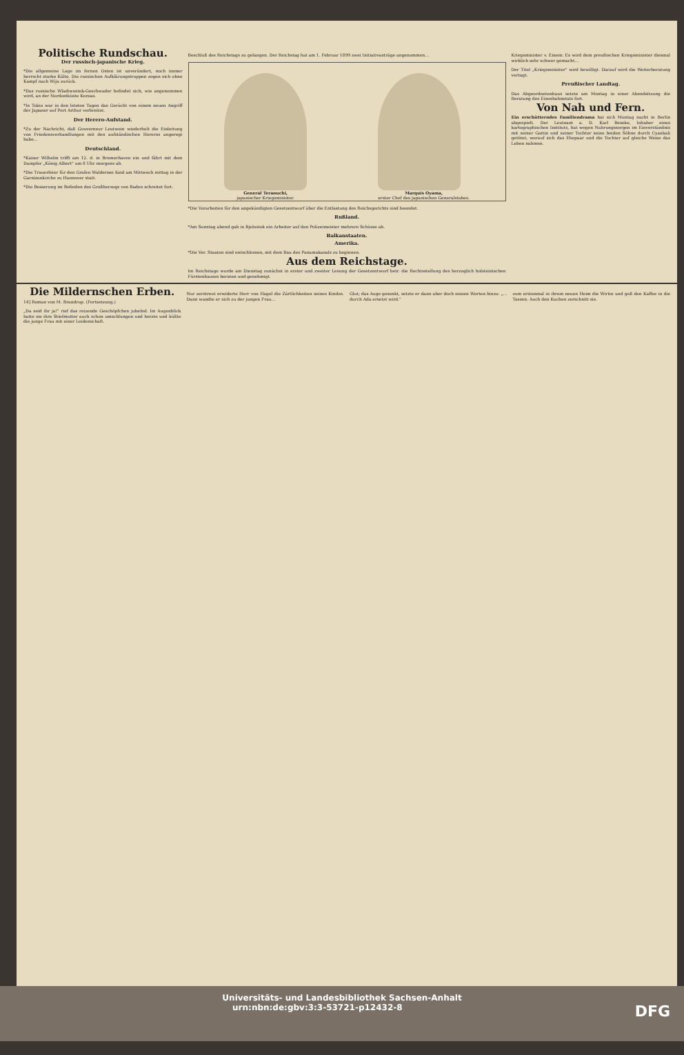Politische Rundschau.
Der russisch-japanische Krieg.
*Die allgemeine Lage im fernen Osten ist unverändert, noch immer herrscht starke Kälte. Die russischen Aufklärungstruppen zogen sich ohne Kampf nach Wiju zurück.
*Das russische Wladiwostok-Geschwader befindet sich, wie angenommen wird, an der Nordostküste Koreas.
*In Tokio war in den letzten Tagen das Gerücht von einem neuen Angriff der Japaner auf Port Arthur verbreitet.
Der Herero-Aufstand.
*Zu der Nachricht, daß Gouverneur Leutwein wiederholt die Einleitung von Friedensverhandlungen mit den aufständischen Hereros angeregt habe...
Deutschland.
*Kaiser Wilhelm trifft am 12. d. in Bremerhaven ein und fährt mit dem Dampfer „König Albert" um 8 Uhr morgens ab.
*Die Trauerfeier für den Grafen Waldersee fand am Mittwoch mittag in der Garnisonkirche zu Hannover statt.
*Die Besserung im Befinden des Großherzogs von Baden schreitet fort.
Beschluß des Reichstags zu gelangen. Der Reichstag hat am 1. Februar 1899 zwei Initiativanträge angenommen...
General Teraouchi,
japanischer Kriegsminister.
Marquis Oyama,
erster Chef des japanischen Generalstabes.
*Die Vorarbeiten für den angekündigten Gesetzentwurf über die Entlastung des Reichsgerichts sind beendet.
Rußland.
*Am Sonntag abend gab in Bjelostok ein Arbeiter auf den Polizeimeister mehrere Schüsse ab.
Balkanstaaten.
Amerika.
*Die Ver. Staaten sind entschlossen, mit dem Bau des Panamakanals zu beginnen.
Aus dem Reichstage.
Im Reichstage wurde am Dienstag zunächst in erster und zweiter Lesung der Gesetzentwurf betr. die Rechtsstellung des herzoglich holsteinischen Fürstenhauses beraten und genehmigt.
Kriegsminister v. Einem: Es wird dem preußischen Kriegsminister diesmal wirklich sehr schwer gemacht...
Der Titel „Kriegsminister" wird bewilligt. Darauf wird die Weiterberatung vertagt.
Preußischer Landtag.
Das Abgeordnetenhaus setzte am Montag in einer Abendsitzung die Beratung des Eisenbahnetats fort.
Von Nah und Fern.
Ein erschütterndes Familiendrama hat sich Montag nacht in Berlin abgespielt. Der Leutnant a. D. Karl Beseke, Inhaber eines kartographischen Instituts, hat wegen Nahrungssorgen im Einverständnis mit seiner Gattin und seiner Tochter seine beiden Söhne durch Cyankali getötet, worauf sich das Ehepaar und die Tochter auf gleiche Weise das Leben nahmen.
Die Mildernschen Erben.
14] Roman von M. Brandrup. (Fortsetzung.)
„Da seid ihr ja!" rief das reizende Geschöpfchen jubelnd. Im Augenblick hatte sie ihre Stiefmutter auch schon umschlungen und herzte und küßte die junge Frau mit einer Leidenschaft.
Nur zerstreut erwiderte Herr von Hagel die Zärtlichkeiten seines Kindes. Dann wandte er sich zu der jungen Frau...
Glut; das Auge gesenkt, setzte er dann aber doch seinen Worten hinzu: „... durch Ada ersetzt wird."
zum erstenmal in ihrem neuen Heim die Wirtin und goß den Kaffee in die Tassen. Auch den Kuchen zerschnitt sie.
Universitäts- und Landesbibliothek Sachsen-Anhalt
urn:nbn:de:gbv:3:3-53721-p12432-8 DFG